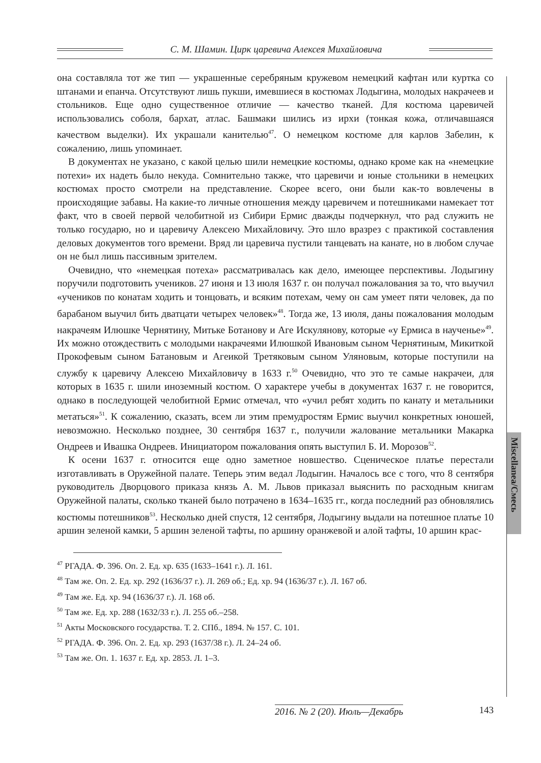С. М. Шамин. Цирк царевича Алексея Михайловича
Miscellanea/Смесь
она составляла тот же тип — украшенные серебряным кружевом немецкий кафтан или куртка со штанами и епанча. Отсутствуют лишь пукши, имевшиеся в костюмах Лодыгина, молодых накрачеев и стольников. Еще одно существенное отличие — качество тканей. Для костюма царевичей использовались соболя, бархат, атлас. Башмаки шились из ирхи (тонкая кожа, отличавшаяся качеством выделки). Их украшали канителью<sup>47</sup>. О немецком костюме для карлов Забелин, к сожалению, лишь упоминает.
В документах не указано, с какой целью шили немецкие костюмы, однако кроме как на «немецкие потехи» их надеть было некуда. Сомнительно также, что царевичи и юные стольники в немецких костюмах просто смотрели на представление. Скорее всего, они были как-то вовлечены в происходящие забавы. На какие-то личные отношения между царевичем и потешниками намекает тот факт, что в своей первой челобитной из Сибири Ермис дважды подчеркнул, что рад служить не только государю, но и царевичу Алексею Михайловичу. Это шло вразрез с практикой составления деловых документов того времени. Вряд ли царевича пустили танцевать на канате, но в любом случае он не был лишь пассивным зрителем.
Очевидно, что «немецкая потеха» рассматривалась как дело, имеющее перспективы. Лодыгину поручили подготовить учеников. 27 июня и 13 июля 1637 г. он получал пожалования за то, что выучил «учеников по конатам ходить и тонцовать, и всяким потехам, чему он сам умеет пяти человек, да по барабаном выучил бить дватцати четырех человек»<sup>48</sup>. Тогда же, 13 июля, даны пожалования молодым накрачеям Илюшке Чернятину, Митьке Ботанову и Аге Искулянову, которые «у Ермиса в наученье»<sup>49</sup>. Их можно отождествить с молодыми накрачеями Илюшкой Ивановым сыном Чернятиным, Микиткой Прокофевым сыном Батановым и Агеикой Третяковым сыном Уляновым, которые поступили на службу к царевичу Алексею Михайловичу в 1633 г.<sup>50</sup> Очевидно, что это те самые накрачеи, для которых в 1635 г. шили иноземный костюм. О характере учебы в документах 1637 г. не говорится, однако в последующей челобитной Ермис отмечал, что «учил ребят ходить по канату и метальники метаться»<sup>51</sup>. К сожалению, сказать, всем ли этим премудростям Ермис выучил конкретных юношей, невозможно. Несколько позднее, 30 сентября 1637 г., получили жалование метальники Макарка Ондреев и Ивашка Ондреев. Инициатором пожалования опять выступил Б. И. Морозов<sup>52</sup>.
К осени 1637 г. относится еще одно заметное новшество. Сценическое платье перестали изготавливать в Оружейной палате. Теперь этим ведал Лодыгин. Началось все с того, что 8 сентября руководитель Дворцового приказа князь А. М. Львов приказал выяснить по расходным книгам Оружейной палаты, сколько тканей было потрачено в 1634–1635 гг., когда последний раз обновлялись костюмы потешников<sup>53</sup>. Несколько дней спустя, 12 сентября, Лодыгину выдали на потешное платье 10 аршин зеленой камки, 5 аршин зеленой тафты, по аршину оранжевой и алой тафты, 10 аршин крас-
<sup>47</sup> РГАДА. Ф. 396. Оп. 2. Ед. хр. 635 (1633–1641 г.). Л. 161.
<sup>48</sup> Там же. Оп. 2. Ед. хр. 292 (1636/37 г.). Л. 269 об.; Ед. хр. 94 (1636/37 г.). Л. 167 об.
<sup>49</sup> Там же. Ед. хр. 94 (1636/37 г.). Л. 168 об.
<sup>50</sup> Там же. Ед. хр. 288 (1632/33 г.). Л. 255 об.–258.
<sup>51</sup> Акты Московского государства. Т. 2. СПб., 1894. № 157. С. 101.
<sup>52</sup> РГАДА. Ф. 396. Оп. 2. Ед. хр. 293 (1637/38 г.). Л. 24–24 об.
<sup>53</sup> Там же. Оп. 1. 1637 г. Ед. хр. 2853. Л. 1–3.
2016. № 2 (20). Июль—Декабрь 143